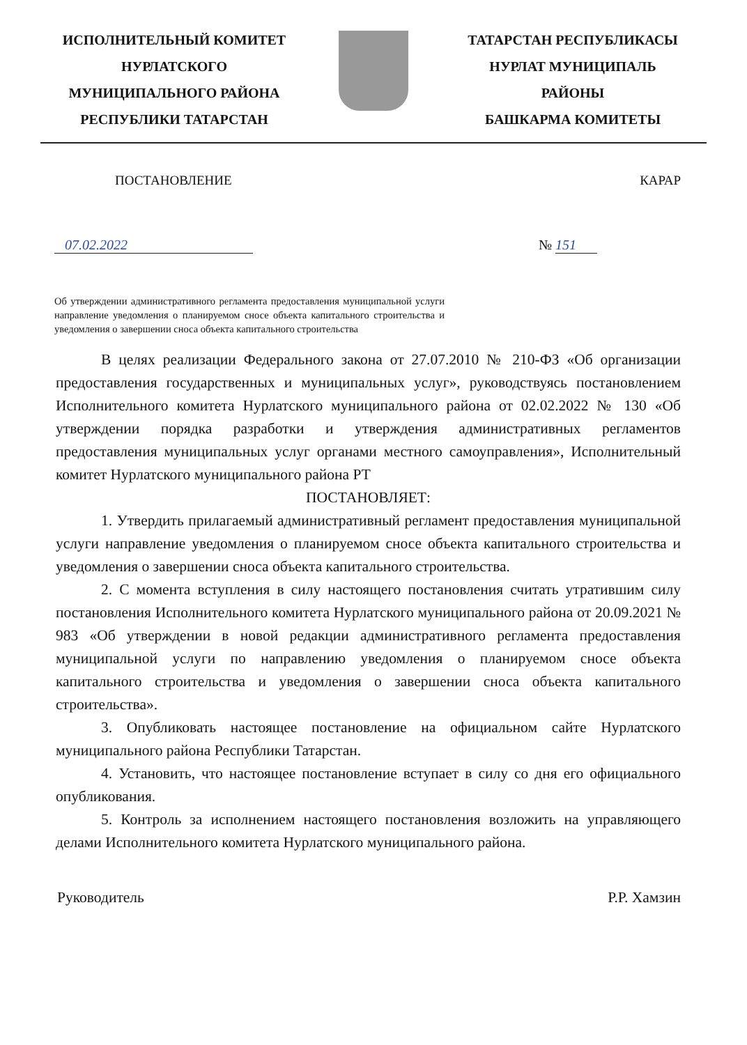ИСПОЛНИТЕЛЬНЫЙ КОМИТЕТ
НУРЛАТСКОГО
МУНИЦИПАЛЬНОГО РАЙОНА
РЕСПУБЛИКИ ТАТАРСТАН
ТАТАРСТАН РЕСПУБЛИКАСЫ
НУРЛАТ МУНИЦИПАЛЬ
РАЙОНЫ
БАШКАРМА КОМИТЕТЫ
ПОСТАНОВЛЕНИЕ КАРАР
07.02.2022 № 151
Об утверждении административного регламента предоставления муниципальной услуги направление уведомления о планируемом сносе объекта капитального строительства и уведомления о завершении сноса объекта капитального строительства
В целях реализации Федерального закона от 27.07.2010 № 210-ФЗ «Об организации предоставления государственных и муниципальных услуг», руководствуясь постановлением Исполнительного комитета Нурлатского муниципального района от 02.02.2022 № 130 «Об утверждении порядка разработки и утверждения административных регламентов предоставления муниципальных услуг органами местного самоуправления», Исполнительный комитет Нурлатского муниципального района РТ
ПОСТАНОВЛЯЕТ:
1. Утвердить прилагаемый административный регламент предоставления муниципальной услуги направление уведомления о планируемом сносе объекта капитального строительства и уведомления о завершении сноса объекта капитального строительства.
2. С момента вступления в силу настоящего постановления считать утратившим силу постановления Исполнительного комитета Нурлатского муниципального района от 20.09.2021 № 983 «Об утверждении в новой редакции административного регламента предоставления муниципальной услуги по направлению уведомления о планируемом сносе объекта капитального строительства и уведомления о завершении сноса объекта капитального строительства».
3. Опубликовать настоящее постановление на официальном сайте Нурлатского муниципального района Республики Татарстан.
4. Установить, что настоящее постановление вступает в силу со дня его официального опубликования.
5. Контроль за исполнением настоящего постановления возложить на управляющего делами Исполнительного комитета Нурлатского муниципального района.
Руководитель Р.Р. Хамзин